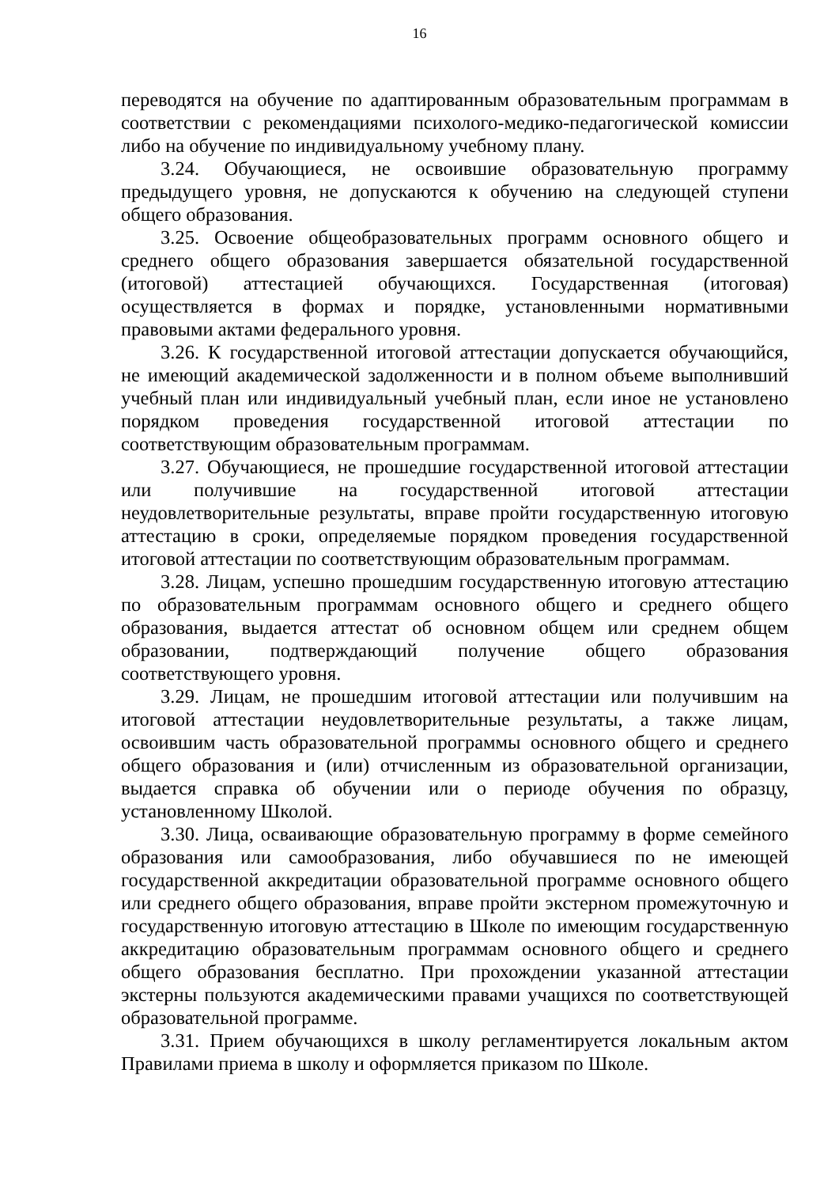16
переводятся на обучение по адаптированным образовательным программам в соответствии с рекомендациями психолого-медико-педагогической комиссии либо на обучение по индивидуальному учебному плану.
3.24. Обучающиеся, не освоившие образовательную программу предыдущего уровня, не допускаются к обучению на следующей ступени общего образования.
3.25. Освоение общеобразовательных программ основного общего и среднего общего образования завершается обязательной государственной (итоговой) аттестацией обучающихся. Государственная (итоговая) осуществляется в формах и порядке, установленными нормативными правовыми актами федерального уровня.
3.26. К государственной итоговой аттестации допускается обучающийся, не имеющий академической задолженности и в полном объеме выполнивший учебный план или индивидуальный учебный план, если иное не установлено порядком проведения государственной итоговой аттестации по соответствующим образовательным программам.
3.27. Обучающиеся, не прошедшие государственной итоговой аттестации или получившие на государственной итоговой аттестации неудовлетворительные результаты, вправе пройти государственную итоговую аттестацию в сроки, определяемые порядком проведения государственной итоговой аттестации по соответствующим образовательным программам.
3.28. Лицам, успешно прошедшим государственную итоговую аттестацию по образовательным программам основного общего и среднего общего образования, выдается аттестат об основном общем или среднем общем образовании, подтверждающий получение общего образования соответствующего уровня.
3.29. Лицам, не прошедшим итоговой аттестации или получившим на итоговой аттестации неудовлетворительные результаты, а также лицам, освоившим часть образовательной программы основного общего и среднего общего образования и (или) отчисленным из образовательной организации, выдается справка об обучении или о периоде обучения по образцу, установленному Школой.
3.30. Лица, осваивающие образовательную программу в форме семейного образования или самообразования, либо обучавшиеся по не имеющей государственной аккредитации образовательной программе основного общего или среднего общего образования, вправе пройти экстерном промежуточную и государственную итоговую аттестацию в Школе по имеющим государственную аккредитацию образовательным программам основного общего и среднего общего образования бесплатно. При прохождении указанной аттестации экстерны пользуются академическими правами учащихся по соответствующей образовательной программе.
3.31. Прием обучающихся в школу регламентируется локальным актом Правилами приема в школу и оформляется приказом по Школе.